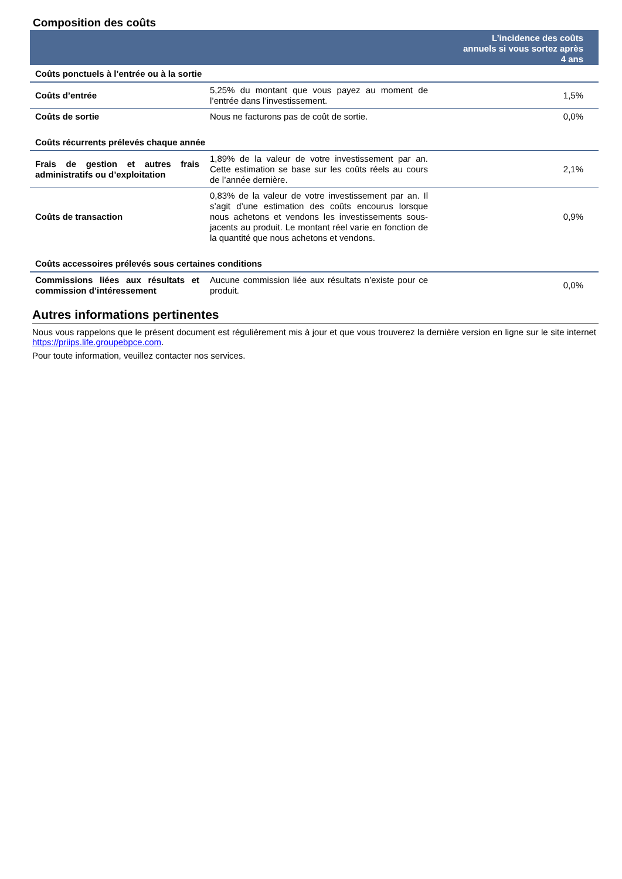Composition des coûts
| | | L’incidence des coûts annuels si vous sortez après 4 ans |
| --- | --- | --- |
| Coûts ponctuels à l’entrée ou à la sortie | | |
| Coûts d’entrée | 5,25% du montant que vous payez au moment de l’entrée dans l’investissement. | 1,5% |
| Coûts de sortie | Nous ne facturons pas de coût de sortie. | 0,0% |
| Coûts récurrents prélevés chaque année | | |
| Frais de gestion et autres frais administratifs ou d’exploitation | 1,89% de la valeur de votre investissement par an. Cette estimation se base sur les coûts réels au cours de l’année dernière. | 2,1% |
| Coûts de transaction | 0,83% de la valeur de votre investissement par an. Il s’agit d’une estimation des coûts encourus lorsque nous achetons et vendons les investissements sous-jacents au produit. Le montant réel varie en fonction de la quantité que nous achetons et vendons. | 0,9% |
| Coûts accessoires prélevés sous certaines conditions | | |
| Commissions liées aux résultats et commission d’intéressement | Aucune commission liée aux résultats n’existe pour ce produit. | 0,0% |
Autres informations pertinentes
Nous vous rappelons que le présent document est régulièrement mis à jour et que vous trouverez la dernière version en ligne sur le site internet https://priips.life.groupebpce.com.
Pour toute information, veuillez contacter nos services.